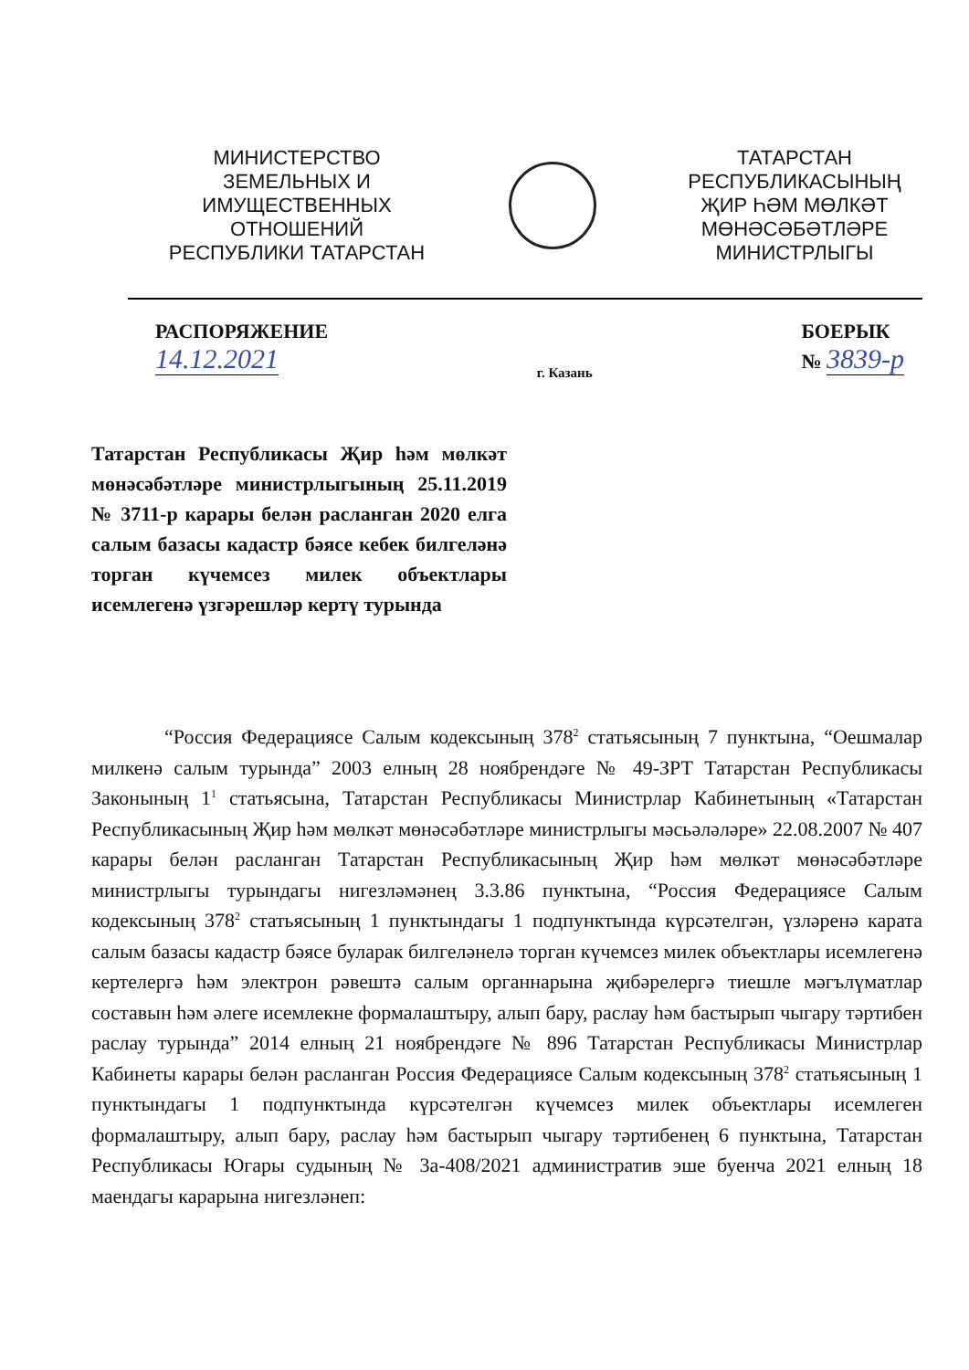МИНИСТЕРСТВО
ЗЕМЕЛЬНЫХ И
ИМУЩЕСТВЕННЫХ
ОТНОШЕНИЙ
РЕСПУБЛИКИ ТАТАРСТАН
ТАТАРСТАН
РЕСПУБЛИКАСЫНЫҢ
ҖИР ҺӘМ МӨЛКӘТ
МӨНӘСӘБӘТЛӘРЕ
МИНИСТРЛЫГЫ
РАСПОРЯЖЕНИЕ
14.12.2021
г. Казань
БОЕРЫК
№ 3839-р
Татарстан Республикасы Җир һәм мөлкәт мөнәсәбәтләре министрлыгының 25.11.2019 № 3711-р карары белән расланган 2020 елга салым базасы кадастр бәясе кебек билгеләнә торган күчемсез милек объектлары исемлегенә үзгәрешләр кертү турында
“Россия Федерациясе Салым кодексының 378<sup>2</sup> статьясының 7 пунктына, “Оешмалар милкенә салым турында” 2003 елның 28 ноябрендәге № 49-ЗРТ Татарстан Республикасы Законының 1<sup>1</sup> статьясына, Татарстан Республикасы Министрлар Кабинетының «Татарстан Республикасының Җир һәм мөлкәт мөнәсәбәтләре министрлыгы мәсьәләләре» 22.08.2007 № 407 карары белән расланган Татарстан Республикасының Җир һәм мөлкәт мөнәсәбәтләре министрлыгы турындагы нигезләмәнең 3.3.86 пунктына, “Россия Федерациясе Салым кодексының 378<sup>2</sup> статьясының 1 пунктындагы 1 подпунктында күрсәтелгән, үзләренә карата салым базасы кадастр бәясе буларак билгеләнелә торган күчемсез милек объектлары исемлегенә кертелергә һәм электрон рәвештә салым органнарына җибәрелергә тиешле мәгълүматлар составын һәм әлеге исемлекне формалаштыру, алып бару, раслау һәм бастырып чыгару тәртибен раслау турында” 2014 елның 21 ноябрендәге № 896 Татарстан Республикасы Министрлар Кабинеты карары белән расланган Россия Федерациясе Салым кодексының 378<sup>2</sup> статьясының 1 пунктындагы 1 подпунктында күрсәтелгән күчемсез милек объектлары исемлеген формалаштыру, алып бару, раслау һәм бастырып чыгару тәртибенең 6 пунктына, Татарстан Республикасы Югары судының № 3а-408/2021 административ эше буенча 2021 елның 18 маендагы карарына нигезләнеп: